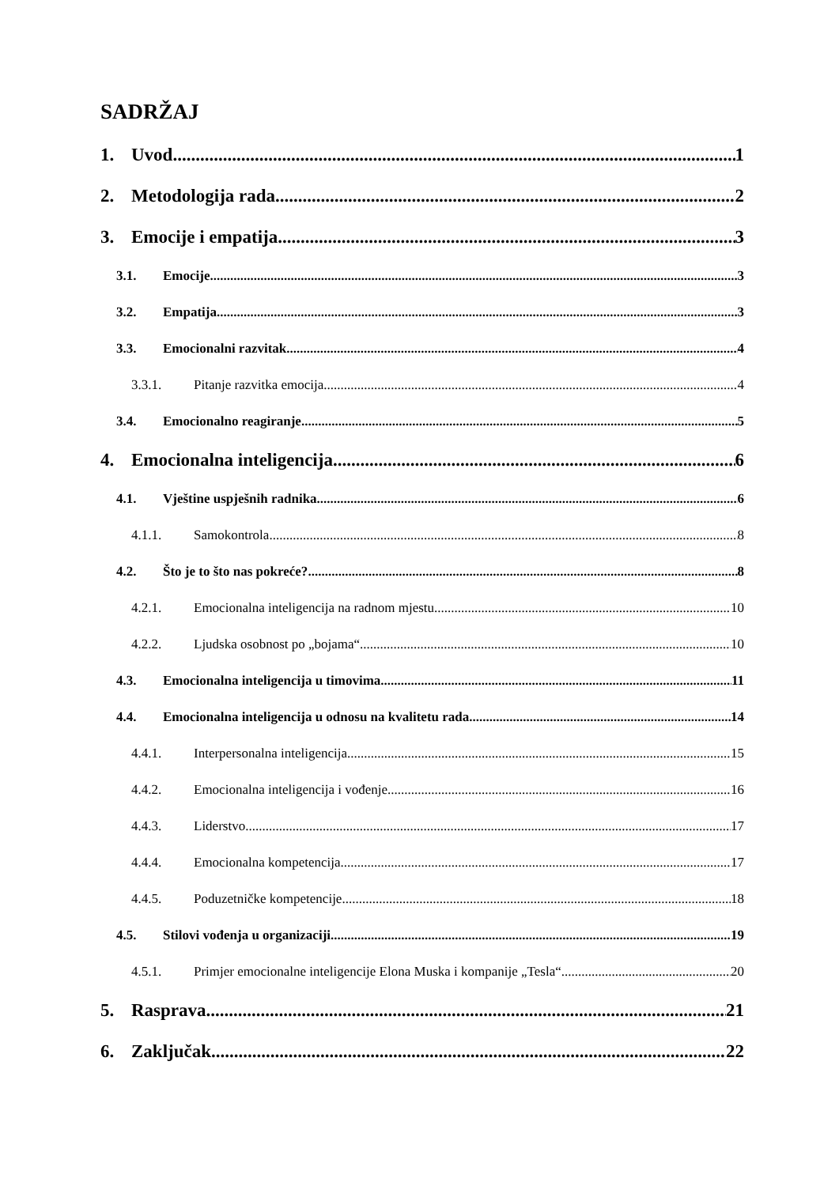SADRŽAJ
1. Uvod 1
2. Metodologija rada 2
3. Emocije i empatija 3
3.1. Emocije 3
3.2. Empatija 3
3.3. Emocionalni razvitak 4
3.3.1. Pitanje razvitka emocija 4
3.4. Emocionalno reagiranje 5
4. Emocionalna inteligencija 6
4.1. Vještine uspješnih radnika 6
4.1.1. Samokontrola 8
4.2. Što je to što nas pokreće? 8
4.2.1. Emocionalna inteligencija na radnom mjestu 10
4.2.2. Ljudska osobnost po „bojama“ 10
4.3. Emocionalna inteligencija u timovima 11
4.4. Emocionalna inteligencija u odnosu na kvalitetu rada 14
4.4.1. Interpersonalna inteligencija 15
4.4.2. Emocionalna inteligencija i vođenje 16
4.4.3. Liderstvo 17
4.4.4. Emocionalna kompetencija 17
4.4.5. Poduzetničke kompetencije 18
4.5. Stilovi vođenja u organizaciji 19
4.5.1. Primjer emocionalne inteligencije Elona Muska i kompanije „Tesla“ 20
5. Rasprava 21
6. Zaključak 22